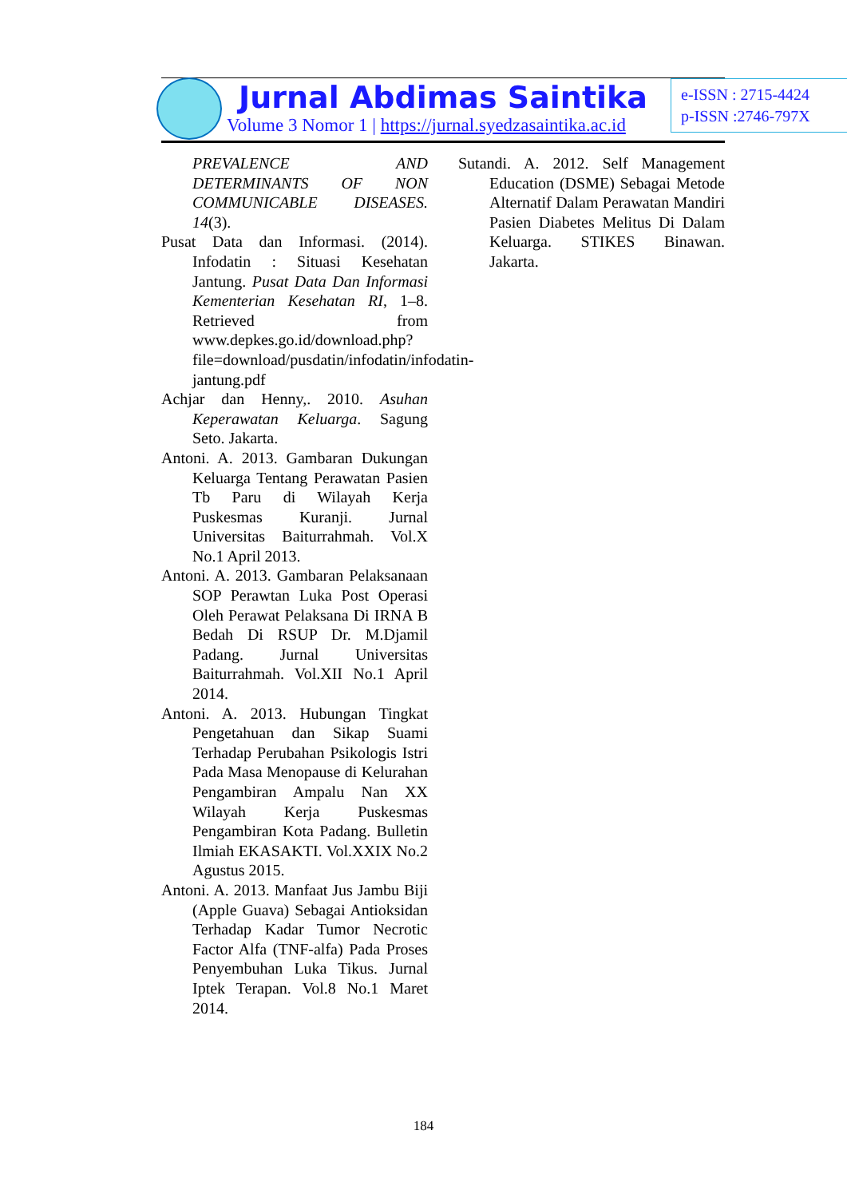Jurnal Abdimas Saintika
Volume 3 Nomor 1 | https://jurnal.syedzasaintika.ac.id
e-ISSN : 2715-4424
p-ISSN :2746-797X
PREVALENCE AND DETERMINANTS OF NON COMMUNICABLE DISEASES. 14(3).
Pusat Data dan Informasi. (2014). Infodatin : Situasi Kesehatan Jantung. Pusat Data Dan Informasi Kementerian Kesehatan RI, 1–8. Retrieved from www.depkes.go.id/download.php?file=download/pusdatin/infodatin/infodatin-jantung.pdf
Achjar dan Henny,. 2010. Asuhan Keperawatan Keluarga. Sagung Seto. Jakarta.
Antoni. A. 2013. Gambaran Dukungan Keluarga Tentang Perawatan Pasien Tb Paru di Wilayah Kerja Puskesmas Kuranji. Jurnal Universitas Baiturrahmah. Vol.X No.1 April 2013.
Antoni. A. 2013. Gambaran Pelaksanaan SOP Perawtan Luka Post Operasi Oleh Perawat Pelaksana Di IRNA B Bedah Di RSUP Dr. M.Djamil Padang. Jurnal Universitas Baiturrahmah. Vol.XII No.1 April 2014.
Antoni. A. 2013. Hubungan Tingkat Pengetahuan dan Sikap Suami Terhadap Perubahan Psikologis Istri Pada Masa Menopause di Kelurahan Pengambiran Ampalu Nan XX Wilayah Kerja Puskesmas Pengambiran Kota Padang. Bulletin Ilmiah EKASAKTI. Vol.XXIX No.2 Agustus 2015.
Antoni. A. 2013. Manfaat Jus Jambu Biji (Apple Guava) Sebagai Antioksidan Terhadap Kadar Tumor Necrotic Factor Alfa (TNF-alfa) Pada Proses Penyembuhan Luka Tikus. Jurnal Iptek Terapan. Vol.8 No.1 Maret 2014.
Sutandi. A. 2012. Self Management Education (DSME) Sebagai Metode Alternatif Dalam Perawatan Mandiri Pasien Diabetes Melitus Di Dalam Keluarga. STIKES Binawan. Jakarta.
184